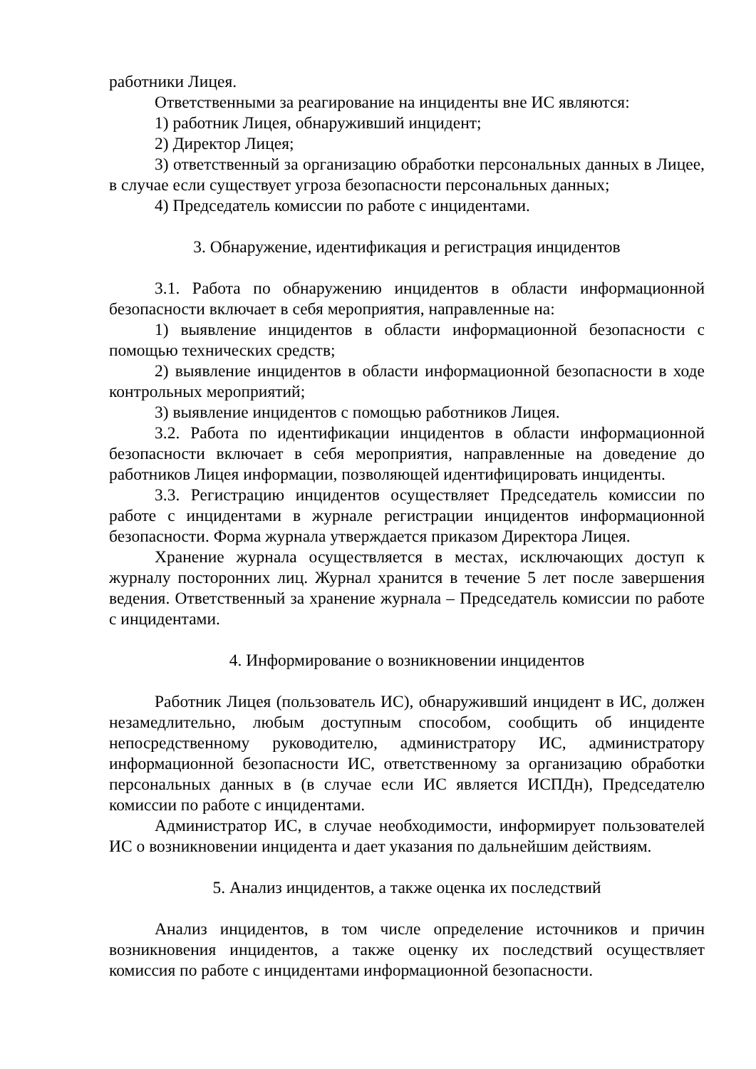работники Лицея.
Ответственными за реагирование на инциденты вне ИС являются:
1) работник Лицея, обнаруживший инцидент;
2) Директор Лицея;
3) ответственный за организацию обработки персональных данных в Лицее, в случае если существует угроза безопасности персональных данных;
4) Председатель комиссии по работе с инцидентами.
3. Обнаружение, идентификация и регистрация инцидентов
3.1. Работа по обнаружению инцидентов в области информационной безопасности включает в себя мероприятия, направленные на:
1) выявление инцидентов в области информационной безопасности с помощью технических средств;
2) выявление инцидентов в области информационной безопасности в ходе контрольных мероприятий;
3) выявление инцидентов с помощью работников Лицея.
3.2. Работа по идентификации инцидентов в области информационной безопасности включает в себя мероприятия, направленные на доведение до работников Лицея информации, позволяющей идентифицировать инциденты.
3.3. Регистрацию инцидентов осуществляет Председатель комиссии по работе с инцидентами в журнале регистрации инцидентов информационной безопасности. Форма журнала утверждается приказом Директора Лицея.
Хранение журнала осуществляется в местах, исключающих доступ к журналу посторонних лиц. Журнал хранится в течение 5 лет после завершения ведения. Ответственный за хранение журнала – Председатель комиссии по работе с инцидентами.
4. Информирование о возникновении инцидентов
Работник Лицея (пользователь ИС), обнаруживший инцидент в ИС, должен незамедлительно, любым доступным способом, сообщить об инциденте непосредственному руководителю, администратору ИС, администратору информационной безопасности ИС, ответственному за организацию обработки персональных данных в (в случае если ИС является ИСПДн), Председателю комиссии по работе с инцидентами.
Администратор ИС, в случае необходимости, информирует пользователей ИС о возникновении инцидента и дает указания по дальнейшим действиям.
5. Анализ инцидентов, а также оценка их последствий
Анализ инцидентов, в том числе определение источников и причин возникновения инцидентов, а также оценку их последствий осуществляет комиссия по работе с инцидентами информационной безопасности.